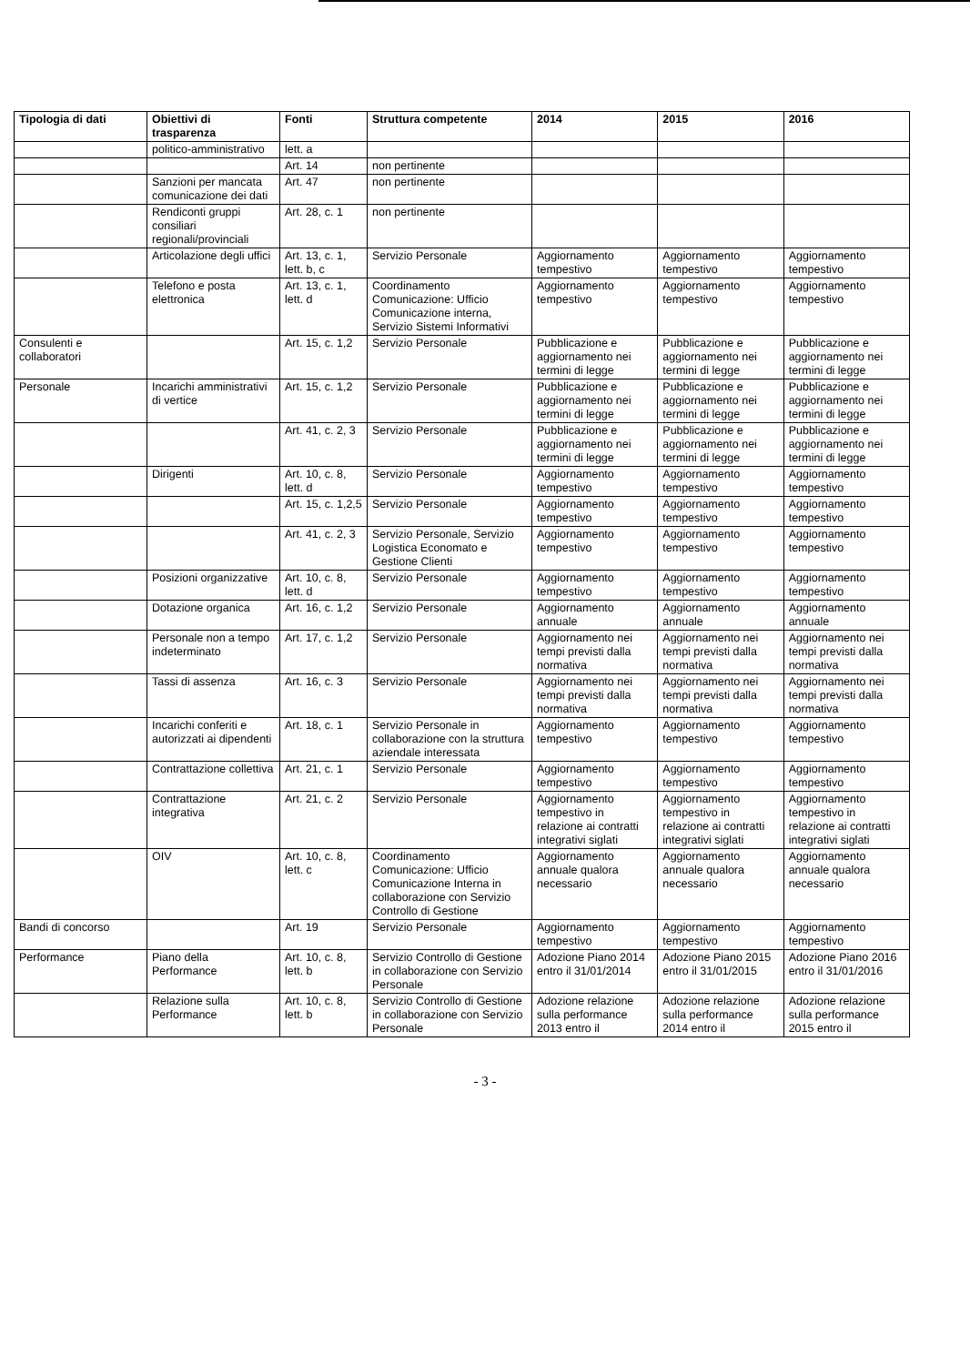| Tipologia di dati | Obiettivi di trasparenza | Fonti | Struttura competente | 2014 | 2015 | 2016 |
| --- | --- | --- | --- | --- | --- | --- |
| | politico-amministrativo | lett. a | | | | |
| | | Art. 14 | non pertinente | | | |
| | Sanzioni per mancata comunicazione dei dati | Art. 47 | non pertinente | | | |
| | Rendiconti gruppi consiliari regionali/provinciali | Art. 28, c. 1 | non pertinente | | | |
| | Articolazione degli uffici | Art. 13, c. 1, lett. b, c | Servizio Personale | Aggiornamento tempestivo | Aggiornamento tempestivo | Aggiornamento tempestivo |
| | Telefono e posta elettronica | Art. 13, c. 1, lett. d | Coordinamento Comunicazione: Ufficio Comunicazione interna, Servizio Sistemi Informativi | Aggiornamento tempestivo | Aggiornamento tempestivo | Aggiornamento tempestivo |
| Consulenti e collaboratori | | Art. 15, c. 1,2 | Servizio Personale | Pubblicazione e aggiornamento nei termini di legge | Pubblicazione e aggiornamento nei termini di legge | Pubblicazione e aggiornamento nei termini di legge |
| Personale | Incarichi amministrativi di vertice | Art. 15, c. 1,2 | Servizio Personale | Pubblicazione e aggiornamento nei termini di legge | Pubblicazione e aggiornamento nei termini di legge | Pubblicazione e aggiornamento nei termini di legge |
| | | Art. 41, c. 2, 3 | Servizio Personale | Pubblicazione e aggiornamento nei termini di legge | Pubblicazione e aggiornamento nei termini di legge | Pubblicazione e aggiornamento nei termini di legge |
| | Dirigenti | Art. 10, c. 8, lett. d | Servizio Personale | Aggiornamento tempestivo | Aggiornamento tempestivo | Aggiornamento tempestivo |
| | | Art. 15, c. 1,2,5 | Servizio Personale | Aggiornamento tempestivo | Aggiornamento tempestivo | Aggiornamento tempestivo |
| | | Art. 41, c. 2, 3 | Servizio Personale, Servizio Logistica Economato e Gestione Clienti | Aggiornamento tempestivo | Aggiornamento tempestivo | Aggiornamento tempestivo |
| | Posizioni organizzative | Art. 10, c. 8, lett. d | Servizio Personale | Aggiornamento tempestivo | Aggiornamento tempestivo | Aggiornamento tempestivo |
| | Dotazione organica | Art. 16, c. 1,2 | Servizio Personale | Aggiornamento annuale | Aggiornamento annuale | Aggiornamento annuale |
| | Personale non a tempo indeterminato | Art. 17, c. 1,2 | Servizio Personale | Aggiornamento nei tempi previsti dalla normativa | Aggiornamento nei tempi previsti dalla normativa | Aggiornamento nei tempi previsti dalla normativa |
| | Tassi di assenza | Art. 16, c. 3 | Servizio Personale | Aggiornamento nei tempi previsti dalla normativa | Aggiornamento nei tempi previsti dalla normativa | Aggiornamento nei tempi previsti dalla normativa |
| | Incarichi conferiti e autorizzati ai dipendenti | Art. 18, c. 1 | Servizio Personale in collaborazione con la struttura aziendale interessata | Aggiornamento tempestivo | Aggiornamento tempestivo | Aggiornamento tempestivo |
| | Contrattazione collettiva | Art. 21, c. 1 | Servizio Personale | Aggiornamento tempestivo | Aggiornamento tempestivo | Aggiornamento tempestivo |
| | Contrattazione integrativa | Art. 21, c. 2 | Servizio Personale | Aggiornamento tempestivo in relazione ai contratti integrativi siglati | Aggiornamento tempestivo in relazione ai contratti integrativi siglati | Aggiornamento tempestivo in relazione ai contratti integrativi siglati |
| | OIV | Art. 10, c. 8, lett. c | Coordinamento Comunicazione: Ufficio Comunicazione Interna in collaborazione con Servizio Controllo di Gestione | Aggiornamento annuale qualora necessario | Aggiornamento annuale qualora necessario | Aggiornamento annuale qualora necessario |
| Bandi di concorso | | Art. 19 | Servizio Personale | Aggiornamento tempestivo | Aggiornamento tempestivo | Aggiornamento tempestivo |
| Performance | Piano della Performance | Art. 10, c. 8, lett. b | Servizio Controllo di Gestione in collaborazione con Servizio Personale | Adozione Piano 2014 entro il 31/01/2014 | Adozione Piano 2015 entro il 31/01/2015 | Adozione Piano 2016 entro il 31/01/2016 |
| | Relazione sulla Performance | Art. 10, c. 8, lett. b | Servizio Controllo di Gestione in collaborazione con Servizio Personale | Adozione relazione sulla performance 2013 entro il | Adozione relazione sulla performance 2014 entro il | Adozione relazione sulla performance 2015 entro il |
- 3 -